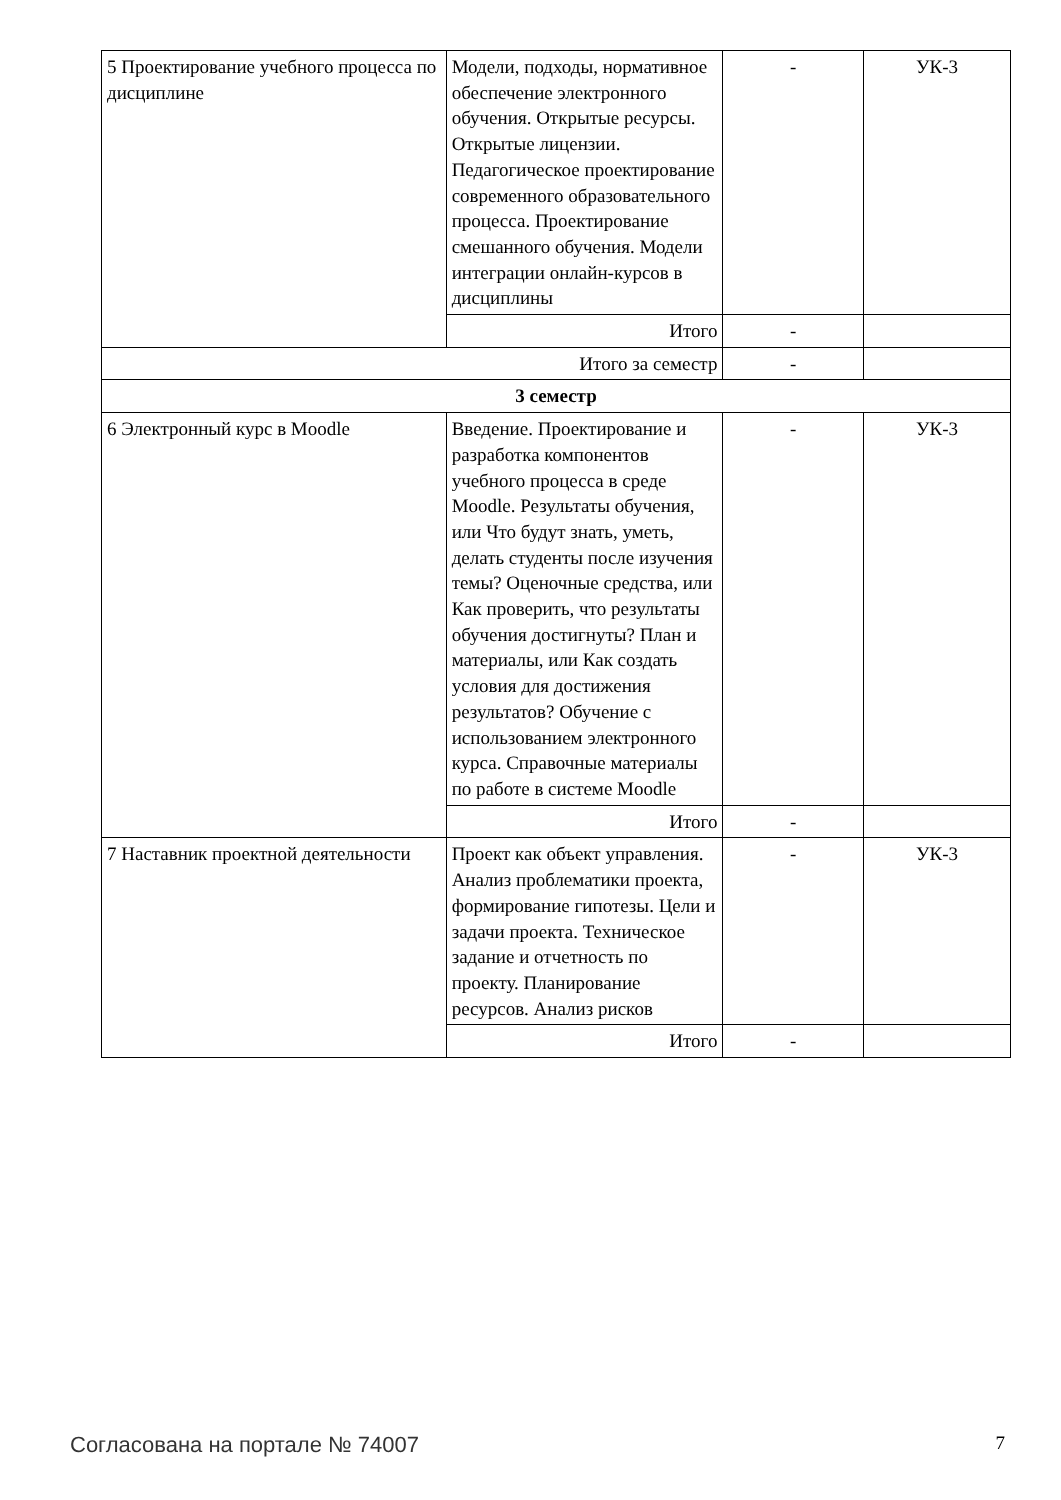| 5 Проектирование учебного процесса по дисциплине | Модели, подходы, нормативное обеспечение электронного обучения. Открытые ресурсы. Открытые лицензии. Педагогическое проектирование современного образовательного процесса. Проектирование смешанного обучения. Модели интеграции онлайн-курсов в дисциплины | - | УК-3 |
| | Итого | - | |
| Итого за семестр | | - | |
| 3 семестр | | | |
| 6 Электронный курс в Moodle | Введение. Проектирование и разработка компонентов учебного процесса в среде Moodle. Результаты обучения, или Что будут знать, уметь, делать студенты после изучения темы? Оценочные средства, или Как проверить, что результаты обучения достигнуты? План и материалы, или Как создать условия для достижения результатов? Обучение с использованием электронного курса. Справочные материалы по работе в системе Moodle | - | УК-3 |
| | Итого | - | |
| 7 Наставник проектной деятельности | Проект как объект управления. Анализ проблематики проекта, формирование гипотезы. Цели и задачи проекта. Техническое задание и отчетность по проекту. Планирование ресурсов. Анализ рисков | - | УК-3 |
| | Итого | - | |
Согласована на портале № 74007 7